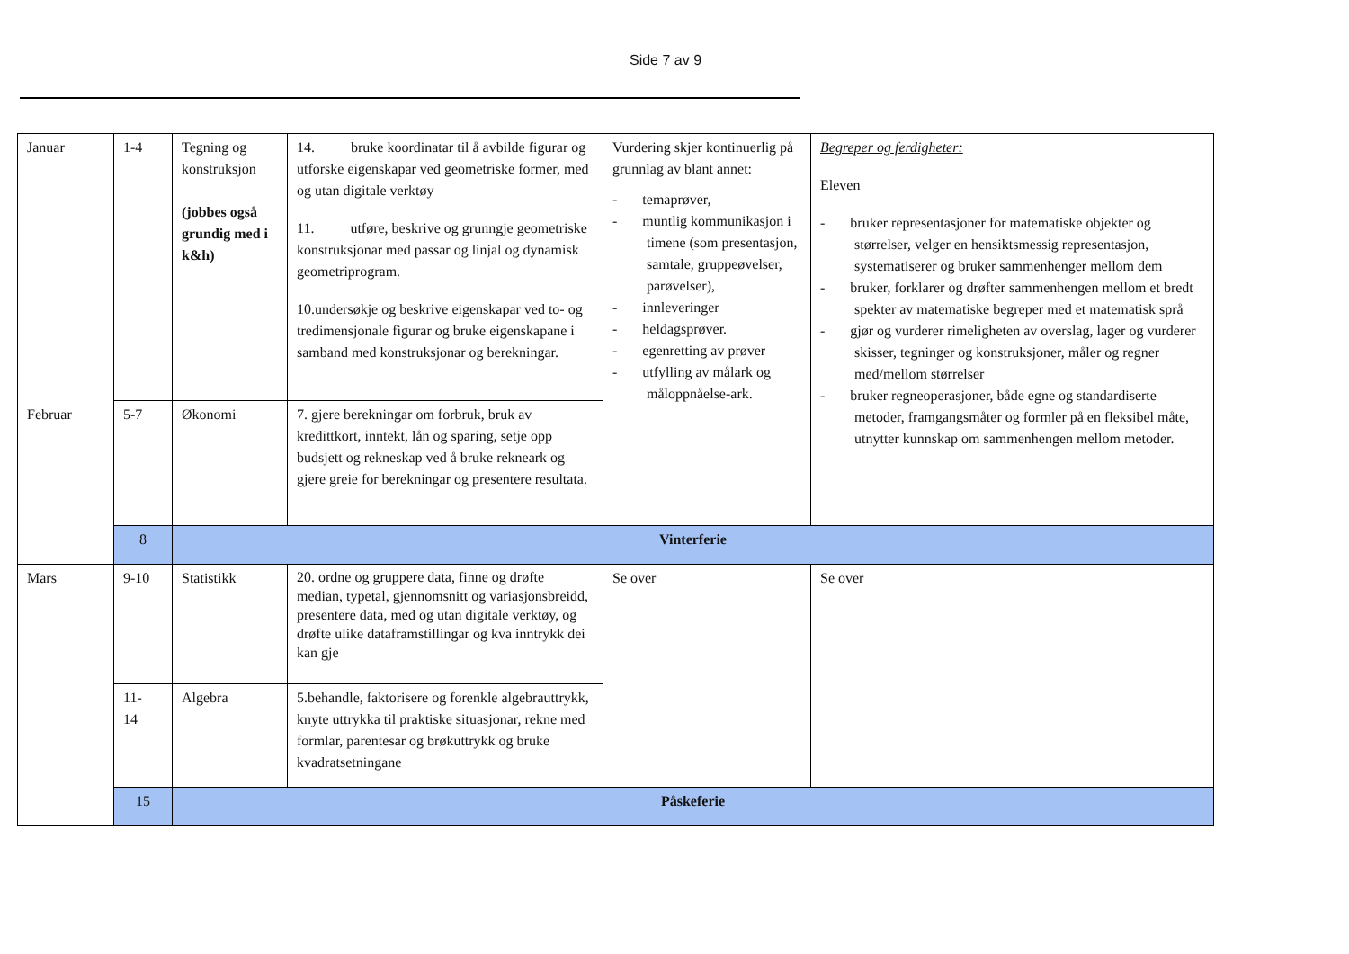Side 7 av 9
| Januar | 1-4 | Tegning og konstruksjon (jobbes også grundig med i k&h) | 14. bruke koordinatar til å avbilde figurar og utforske eigenskapar ved geometriske former, med og utan digitale verktøy 11. utføre, beskrive og grunngje geometriske konstruksjonar med passar og linjal og dynamisk geometriprogram. 10.undersøkje og beskrive eigenskapar ved to- og tredimensjonale figurar og bruke eigenskapane i samband med konstruksjonar og berekningar. | Vurdering skjer kontinuerlig på grunnlag av blant annet: - temaprøver, - muntlig kommunikasjon i timene (som presentasjon, samtale, gruppeøvelser, parøvelser), - innleveringer - heldagsprøver. - egenretting av prøver - utfylling av målark og måloppnåelse-ark. | Begreper og ferdigheter: Eleven - bruker representasjoner for matematiske objekter og størrelser, velger en hensiktsmessig representasjon, systematiserer og bruker sammenhenger mellom dem - bruker, forklarer og drøfter sammenhengen mellom et bredt spekter av matematiske begreper med et matematisk språ - gjør og vurderer rimeligheten av overslag, lager og vurderer skisser, tegninger og konstruksjoner, måler og regner med/mellom størrelser - bruker regneoperasjoner, både egne og standardiserte metoder, framgangsmåter og formler på en fleksibel måte, utnytter kunnskap om sammenhengen mellom metoder. |
| Februar | 5-7 | Økonomi | 7. gjere berekningar om forbruk, bruk av kredittkort, inntekt, lån og sparing, setje opp budsjett og rekneskap ved å bruke rekneark og gjere greie for berekningar og presentere resultata. | | |
| | 8 | Vinterferie | | | |
| Mars | 9-10 | Statistikk | 20. ordne og gruppere data, finne og drøfte median, typetal, gjennomsnitt og variasjonsbreidd, presentere data, med og utan digitale verktøy, og drøfte ulike dataframstillingar og kva inntrykk dei kan gje | Se over | Se over |
| | 11- 14 | Algebra | 5.behandle, faktorisere og forenkle algebrauttrykk, knyte uttrykka til praktiske situasjonar, rekne med formlar, parentesar og brøkuttrykk og bruke kvadratsetningane | | |
| | 15 | Påskeferie | | | |